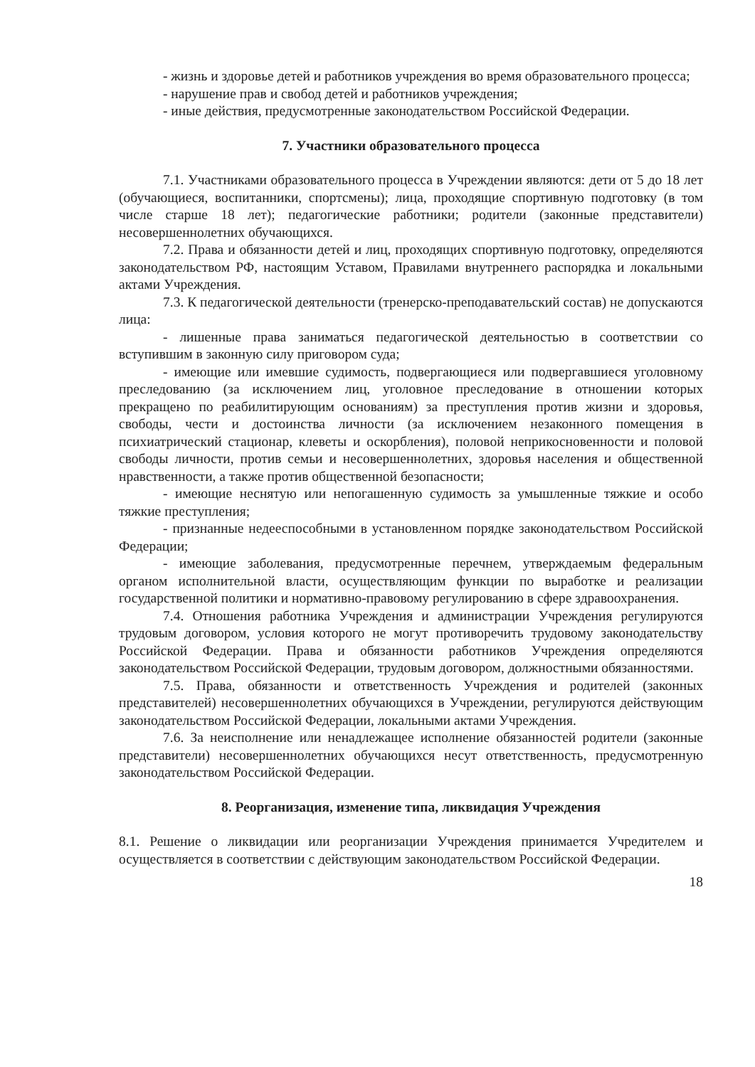- жизнь и здоровье детей и работников учреждения во время образовательного процесса;
- нарушение прав и свобод детей и работников учреждения;
- иные действия, предусмотренные законодательством Российской Федерации.
7. Участники образовательного процесса
7.1. Участниками образовательного процесса в Учреждении являются: дети от 5 до 18 лет (обучающиеся, воспитанники, спортсмены); лица, проходящие спортивную подготовку (в том числе старше 18 лет); педагогические работники; родители (законные представители) несовершеннолетних обучающихся.
7.2. Права и обязанности детей и лиц, проходящих спортивную подготовку, определяются законодательством РФ, настоящим Уставом, Правилами внутреннего распорядка и локальными актами Учреждения.
7.3. К педагогической деятельности (тренерско-преподавательский состав) не допускаются лица:
- лишенные права заниматься педагогической деятельностью в соответствии со вступившим в законную силу приговором суда;
- имеющие или имевшие судимость, подвергающиеся или подвергавшиеся уголовному преследованию (за исключением лиц, уголовное преследование в отношении которых прекращено по реабилитирующим основаниям) за преступления против жизни и здоровья, свободы, чести и достоинства личности (за исключением незаконного помещения в психиатрический стационар, клеветы и оскорбления), половой неприкосновенности и половой свободы личности, против семьи и несовершеннолетних, здоровья населения и общественной нравственности, а также против общественной безопасности;
- имеющие неснятую или непогашенную судимость за умышленные тяжкие и особо тяжкие преступления;
- признанные недееспособными в установленном порядке законодательством Российской Федерации;
- имеющие заболевания, предусмотренные перечнем, утверждаемым федеральным органом исполнительной власти, осуществляющим функции по выработке и реализации государственной политики и нормативно-правовому регулированию в сфере здравоохранения.
7.4. Отношения работника Учреждения и администрации Учреждения регулируются трудовым договором, условия которого не могут противоречить трудовому законодательству Российской Федерации. Права и обязанности работников Учреждения определяются законодательством Российской Федерации, трудовым договором, должностными обязанностями.
7.5. Права, обязанности и ответственность Учреждения и родителей (законных представителей) несовершеннолетних обучающихся в Учреждении, регулируются действующим законодательством Российской Федерации, локальными актами Учреждения.
7.6. За неисполнение или ненадлежащее исполнение обязанностей родители (законные представители) несовершеннолетних обучающихся несут ответственность, предусмотренную законодательством Российской Федерации.
8. Реорганизация, изменение типа, ликвидация Учреждения
8.1. Решение о ликвидации или реорганизации Учреждения принимается Учредителем и осуществляется в соответствии с действующим законодательством Российской Федерации.
18